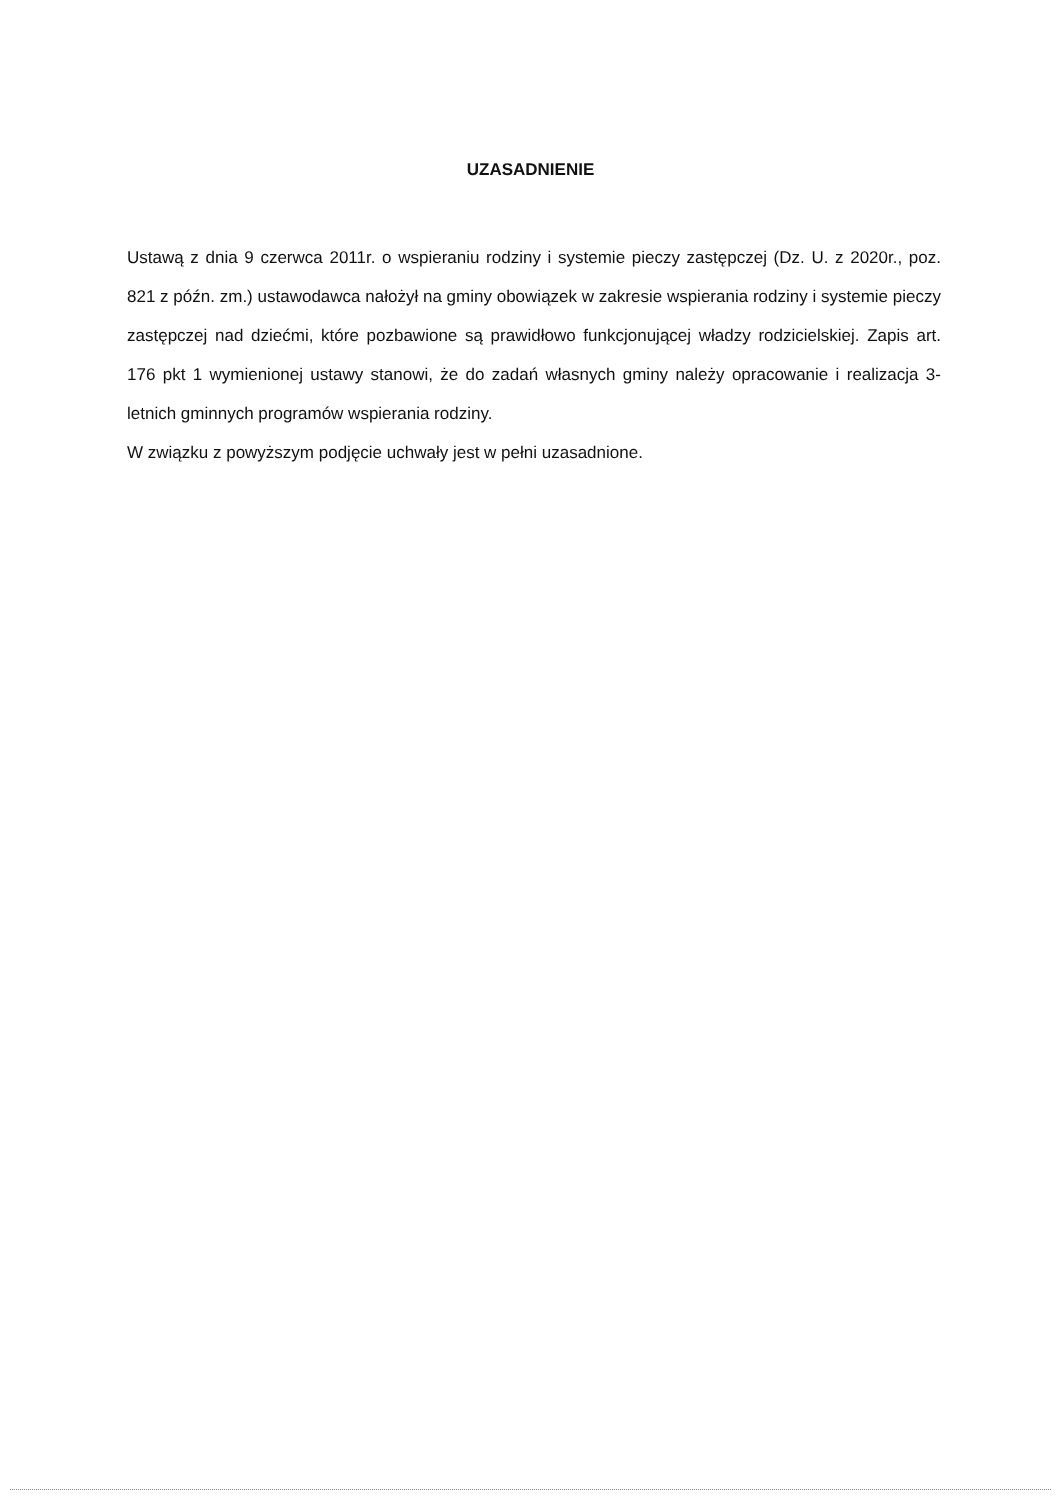UZASADNIENIE
Ustawą z dnia 9 czerwca 2011r. o wspieraniu rodziny i systemie pieczy zastępczej (Dz. U. z 2020r., poz. 821 z późn. zm.) ustawodawca nałożył na gminy obowiązek w zakresie wspierania rodziny i systemie pieczy zastępczej nad dziećmi, które pozbawione są prawidłowo funkcjonującej władzy rodzicielskiej. Zapis art. 176 pkt 1 wymienionej ustawy stanowi, że do zadań własnych gminy należy opracowanie i realizacja 3-letnich gminnych programów wspierania rodziny.
W związku z powyższym podjęcie uchwały jest w pełni uzasadnione.